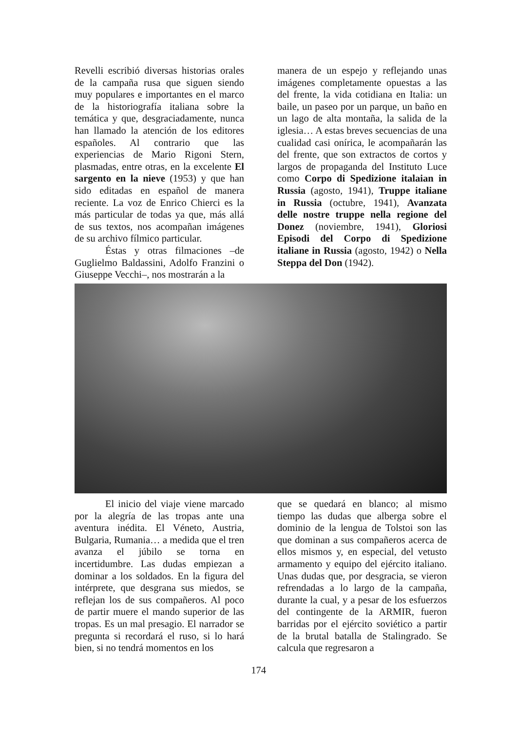Revelli escribió diversas historias orales de la campaña rusa que siguen siendo muy populares e importantes en el marco de la historiografía italiana sobre la temática y que, desgraciadamente, nunca han llamado la atención de los editores españoles. Al contrario que las experiencias de Mario Rigoni Stern, plasmadas, entre otras, en la excelente El sargento en la nieve (1953) y que han sido editadas en español de manera reciente. La voz de Enrico Chierci es la más particular de todas ya que, más allá de sus textos, nos acompañan imágenes de su archivo fílmico particular.
Éstas y otras filmaciones –de Guglielmo Baldassini, Adolfo Franzini o Giuseppe Vecchi–, nos mostrarán a la
manera de un espejo y reflejando unas imágenes completamente opuestas a las del frente, la vida cotidiana en Italia: un baile, un paseo por un parque, un baño en un lago de alta montaña, la salida de la iglesia… A estas breves secuencias de una cualidad casi onírica, le acompañarán las del frente, que son extractos de cortos y largos de propaganda del Instituto Luce como Corpo di Spedizione italaian in Russia (agosto, 1941), Truppe italiane in Russia (octubre, 1941), Avanzata delle nostre truppe nella regione del Donez (noviembre, 1941), Gloriosi Episodi del Corpo di Spedizione italiane in Russia (agosto, 1942) o Nella Steppa del Don (1942).
El inicio del viaje viene marcado por la alegría de las tropas ante una aventura inédita. El Véneto, Austria, Bulgaria, Rumania… a medida que el tren avanza el júbilo se torna en incertidumbre. Las dudas empiezan a dominar a los soldados. En la figura del intérprete, que desgrana sus miedos, se reflejan los de sus compañeros. Al poco de partir muere el mando superior de las tropas. Es un mal presagio. El narrador se pregunta si recordará el ruso, si lo hará bien, si no tendrá momentos en los
que se quedará en blanco; al mismo tiempo las dudas que alberga sobre el dominio de la lengua de Tolstoi son las que dominan a sus compañeros acerca de ellos mismos y, en especial, del vetusto armamento y equipo del ejército italiano. Unas dudas que, por desgracia, se vieron refrendadas a lo largo de la campaña, durante la cual, y a pesar de los esfuerzos del contingente de la ARMIR, fueron barridas por el ejército soviético a partir de la brutal batalla de Stalingrado. Se calcula que regresaron a
174